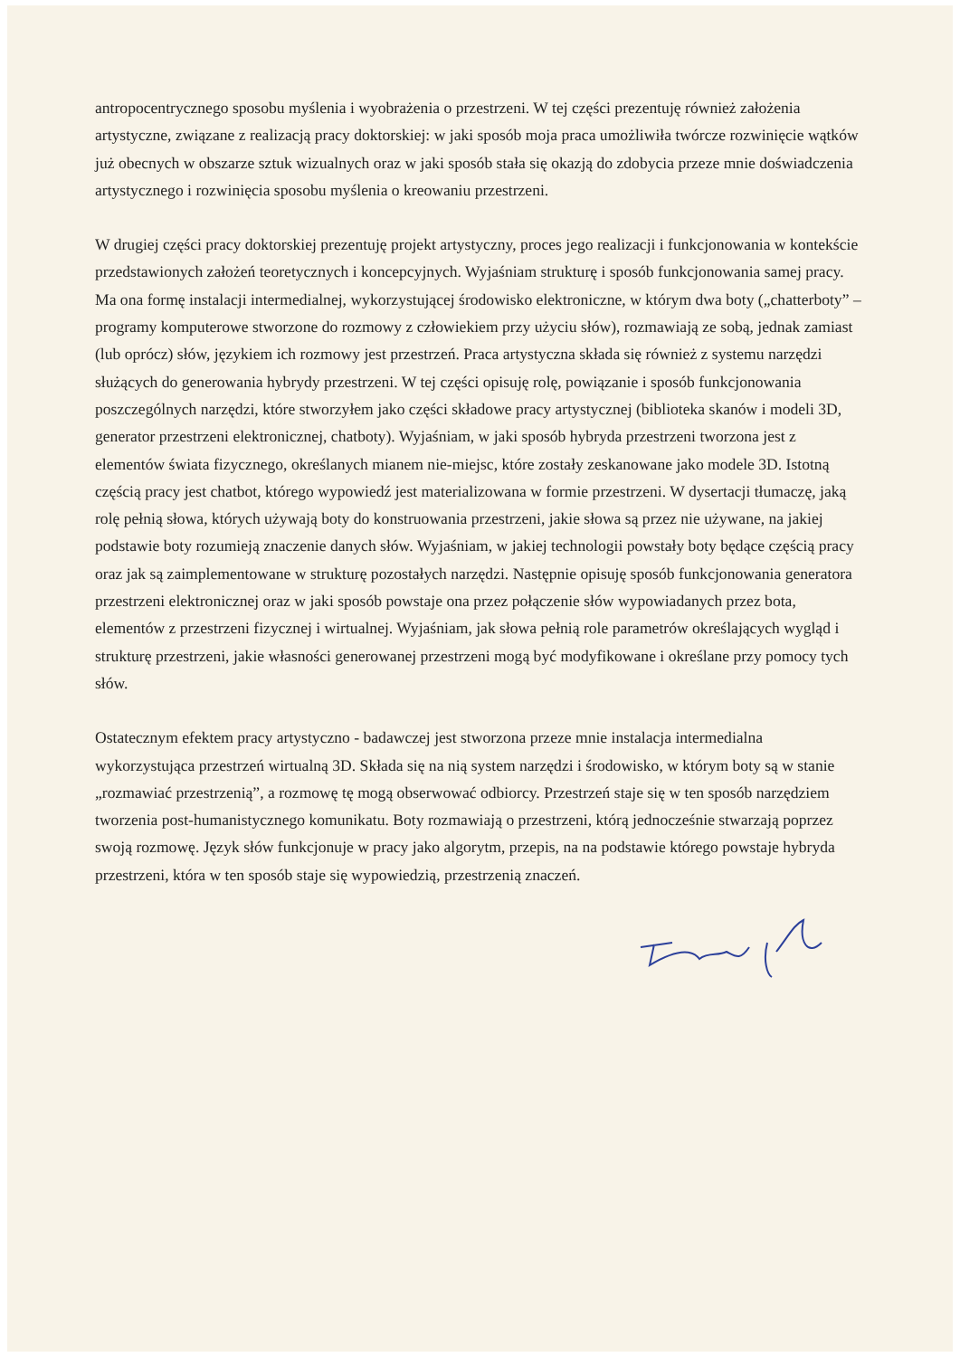antropocentrycznego sposobu myślenia i wyobrażenia o przestrzeni. W tej części prezentuję również założenia artystyczne, związane z realizacją pracy doktorskiej: w jaki sposób moja praca umożliwiła twórcze rozwinięcie wątków już obecnych w obszarze sztuk wizualnych oraz w jaki sposób stała się okazją do zdobycia przeze mnie doświadczenia artystycznego i rozwinięcia sposobu myślenia o kreowaniu przestrzeni.
W drugiej części pracy doktorskiej prezentuję projekt artystyczny, proces jego realizacji i funkcjonowania w kontekście przedstawionych założeń teoretycznych i koncepcyjnych. Wyjaśniam strukturę i sposób funkcjonowania samej pracy. Ma ona formę instalacji intermedialnej, wykorzystującej środowisko elektroniczne, w którym dwa boty („chatterboty” – programy komputerowe stworzone do rozmowy z człowiekiem przy użyciu słów), rozmawiają ze sobą, jednak zamiast (lub oprócz) słów, językiem ich rozmowy jest przestrzeń. Praca artystyczna składa się również z systemu narzędzi służących do generowania hybrydy przestrzeni. W tej części opisuję rolę, powiązanie i sposób funkcjonowania poszczególnych narzędzi, które stworzyłem jako części składowe pracy artystycznej (biblioteka skanów i modeli 3D, generator przestrzeni elektronicznej, chatboty). Wyjaśniam, w jaki sposób hybryda przestrzeni tworzona jest z elementów świata fizycznego, określanych mianem nie-miejsc, które zostały zeskanowane jako modele 3D. Istotną częścią pracy jest chatbot, którego wypowiedź jest materializowana w formie przestrzeni. W dysertacji tłumaczę, jaką rolę pełnią słowa, których używają boty do konstruowania przestrzeni, jakie słowa są przez nie używane, na jakiej podstawie boty rozumieją znaczenie danych słów. Wyjaśniam, w jakiej technologii powstały boty będące częścią pracy oraz jak są zaimplementowane w strukturę pozostałych narzędzi. Następnie opisuję sposób funkcjonowania generatora przestrzeni elektronicznej oraz w jaki sposób powstaje ona przez połączenie słów wypowiadanych przez bota, elementów z przestrzeni fizycznej i wirtualnej. Wyjaśniam, jak słowa pełnią role parametrów określających wygląd i strukturę przestrzeni, jakie własności generowanej przestrzeni mogą być modyfikowane i określane przy pomocy tych słów.
Ostatecznym efektem pracy artystyczno - badawczej jest stworzona przeze mnie instalacja intermedialna wykorzystująca przestrzeń wirtualną 3D. Składa się na nią system narzędzi i środowisko, w którym boty są w stanie „rozmawiać przestrzenią”, a rozmowę tę mogą obserwować odbiorcy. Przestrzeń staje się w ten sposób narzędziem tworzenia post-humanistycznego komunikatu. Boty rozmawiają o przestrzeni, którą jednocześnie stwarzają poprzez swoją rozmowę. Język słów funkcjonuje w pracy jako algorytm, przepis, na na podstawie którego powstaje hybryda przestrzeni, która w ten sposób staje się wypowiedzią, przestrzenią znaczeń.